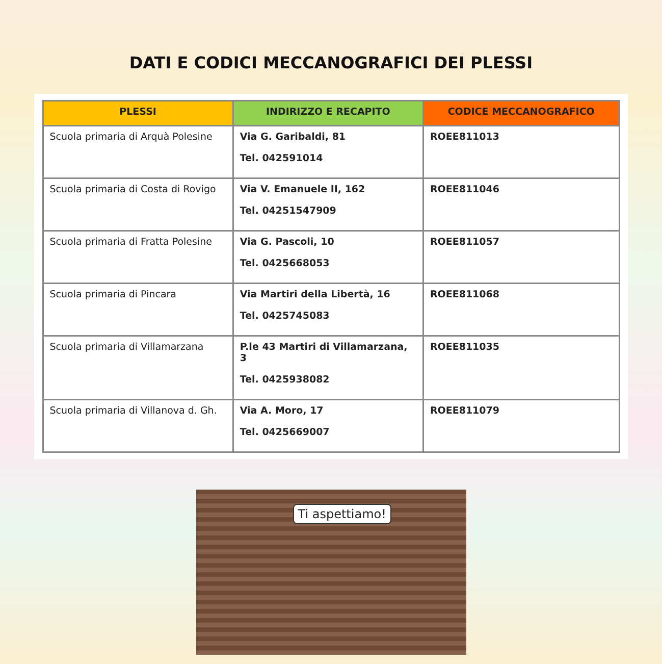DATI E CODICI MECCANOGRAFICI DEI PLESSI
| PLESSI | INDIRIZZO E RECAPITO | CODICE MECCANOGRAFICO |
| --- | --- | --- |
| Scuola primaria di Arquà Polesine | Via G. Garibaldi, 81 Tel. 042591014 | ROEE811013 |
| Scuola primaria di Costa di Rovigo | Via V. Emanuele II, 162 Tel. 04251547909 | ROEE811046 |
| Scuola primaria di Fratta Polesine | Via G. Pascoli, 10 Tel. 0425668053 | ROEE811057 |
| Scuola primaria di Pincara | Via Martiri della Libertà, 16 Tel. 0425745083 | ROEE811068 |
| Scuola primaria di Villamarzana | P.le 43 Martiri di Villamarzana, 3 Tel. 0425938082 | ROEE811035 |
| Scuola primaria di Villanova d. Gh. | Via A. Moro, 17 Tel. 0425669007 | ROEE811079 |
Ti aspettiamo!